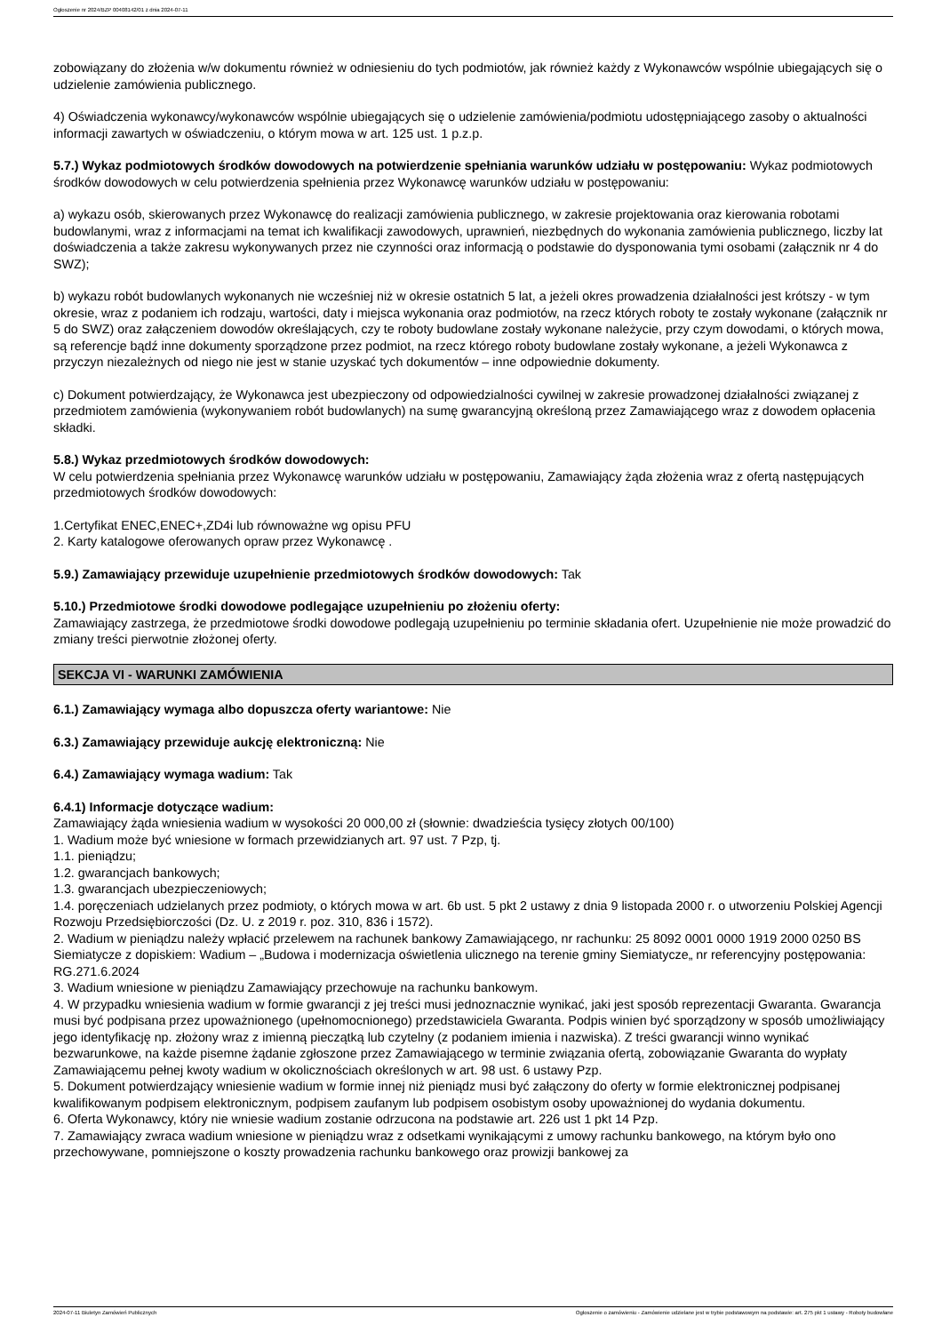Ogłoszenie nr 2024/BZP 00408142/01 z dnia 2024-07-11
zobowiązany do złożenia w/w dokumentu również w odniesieniu do tych podmiotów, jak również każdy z Wykonawców wspólnie ubiegających się o udzielenie zamówienia publicznego.
4) Oświadczenia wykonawcy/wykonawców wspólnie ubiegających się o udzielenie zamówienia/podmiotu udostępniającego zasoby o aktualności informacji zawartych w oświadczeniu, o którym mowa w art. 125 ust. 1 p.z.p.
5.7.) Wykaz podmiotowych środków dowodowych na potwierdzenie spełniania warunków udziału w postępowaniu: Wykaz podmiotowych środków dowodowych w celu potwierdzenia spełnienia przez Wykonawcę warunków udziału w postępowaniu:
a) wykazu osób, skierowanych przez Wykonawcę do realizacji zamówienia publicznego, w zakresie projektowania oraz kierowania robotami budowlanymi, wraz z informacjami na temat ich kwalifikacji zawodowych, uprawnień, niezbędnych do wykonania zamówienia publicznego, liczby lat doświadczenia a także zakresu wykonywanych przez nie czynności oraz informacją o podstawie do dysponowania tymi osobami (załącznik nr 4 do SWZ);
b) wykazu robót budowlanych wykonanych nie wcześniej niż w okresie ostatnich 5 lat, a jeżeli okres prowadzenia działalności jest krótszy - w tym okresie, wraz z podaniem ich rodzaju, wartości, daty i miejsca wykonania oraz podmiotów, na rzecz których roboty te zostały wykonane (załącznik nr 5 do SWZ) oraz załączeniem dowodów określających, czy te roboty budowlane zostały wykonane należycie, przy czym dowodami, o których mowa, są referencje bądź inne dokumenty sporządzone przez podmiot, na rzecz którego roboty budowlane zostały wykonane, a jeżeli Wykonawca z przyczyn niezależnych od niego nie jest w stanie uzyskać tych dokumentów – inne odpowiednie dokumenty.
c) Dokument potwierdzający, że Wykonawca jest ubezpieczony od odpowiedzialności cywilnej w zakresie prowadzonej działalności związanej z przedmiotem zamówienia (wykonywaniem robót budowlanych) na sumę gwarancyjną określoną przez Zamawiającego wraz z dowodem opłacenia składki.
5.8.) Wykaz przedmiotowych środków dowodowych:
W celu potwierdzenia spełniania przez Wykonawcę warunków udziału w postępowaniu, Zamawiający żąda złożenia wraz z ofertą następujących przedmiotowych środków dowodowych:
1.Certyfikat ENEC,ENEC+,ZD4i lub równoważne wg opisu PFU
2. Karty katalogowe oferowanych opraw przez Wykonawcę .
5.9.) Zamawiający przewiduje uzupełnienie przedmiotowych środków dowodowych: Tak
5.10.) Przedmiotowe środki dowodowe podlegające uzupełnieniu po złożeniu oferty:
Zamawiający zastrzega, że przedmiotowe środki dowodowe podlegają uzupełnieniu po terminie składania ofert. Uzupełnienie nie może prowadzić do zmiany treści pierwotnie złożonej oferty.
SEKCJA VI - WARUNKI ZAMÓWIENIA
6.1.) Zamawiający wymaga albo dopuszcza oferty wariantowe: Nie
6.3.) Zamawiający przewiduje aukcję elektroniczną: Nie
6.4.) Zamawiający wymaga wadium: Tak
6.4.1) Informacje dotyczące wadium:
Zamawiający żąda wniesienia wadium w wysokości 20 000,00 zł (słownie: dwadzieścia tysięcy złotych 00/100)
1. Wadium może być wniesione w formach przewidzianych art. 97 ust. 7 Pzp, tj.
1.1. pieniądzu;
1.2. gwarancjach bankowych;
1.3. gwarancjach ubezpieczeniowych;
1.4. poręczeniach udzielanych przez podmioty, o których mowa w art. 6b ust. 5 pkt 2 ustawy z dnia 9 listopada 2000 r. o utworzeniu Polskiej Agencji Rozwoju Przedsiębiorczości (Dz. U. z 2019 r. poz. 310, 836 i 1572).
2. Wadium w pieniądzu należy wpłacić przelewem na rachunek bankowy Zamawiającego, nr rachunku: 25 8092 0001 0000 1919 2000 0250 BS Siemiatycze z dopiskiem: Wadium – „Budowa i modernizacja oświetlenia ulicznego na terenie gminy Siemiatycze„ nr referencyjny postępowania: RG.271.6.2024
3. Wadium wniesione w pieniądzu Zamawiający przechowuje na rachunku bankowym.
4. W przypadku wniesienia wadium w formie gwarancji z jej treści musi jednoznacznie wynikać, jaki jest sposób reprezentacji Gwaranta. Gwarancja musi być podpisana przez upoważnionego (upełnomocnionego) przedstawiciela Gwaranta. Podpis winien być sporządzony w sposób umożliwiający jego identyfikację np. złożony wraz z imienną pieczątką lub czytelny (z podaniem imienia i nazwiska). Z treści gwarancji winno wynikać bezwarunkowe, na każde pisemne żądanie zgłoszone przez Zamawiającego w terminie związania ofertą, zobowiązanie Gwaranta do wypłaty Zamawiającemu pełnej kwoty wadium w okolicznościach określonych w art. 98 ust. 6 ustawy Pzp.
5. Dokument potwierdzający wniesienie wadium w formie innej niż pieniądz musi być załączony do oferty w formie elektronicznej podpisanej kwalifikowanym podpisem elektronicznym, podpisem zaufanym lub podpisem osobistym osoby upoważnionej do wydania dokumentu.
6. Oferta Wykonawcy, który nie wniesie wadium zostanie odrzucona na podstawie art. 226 ust 1 pkt 14 Pzp.
7. Zamawiający zwraca wadium wniesione w pieniądzu wraz z odsetkami wynikającymi z umowy rachunku bankowego, na którym było ono przechowywane, pomniejszone o koszty prowadzenia rachunku bankowego oraz prowizji bankowej za
2024-07-11 Biuletyn Zamówień Publicznych Ogłoszenie o zamówieniu - Zamówienie udzielane jest w trybie podstawowym na podstawie: art. 275 pkt 1 ustawy - Roboty budowlane